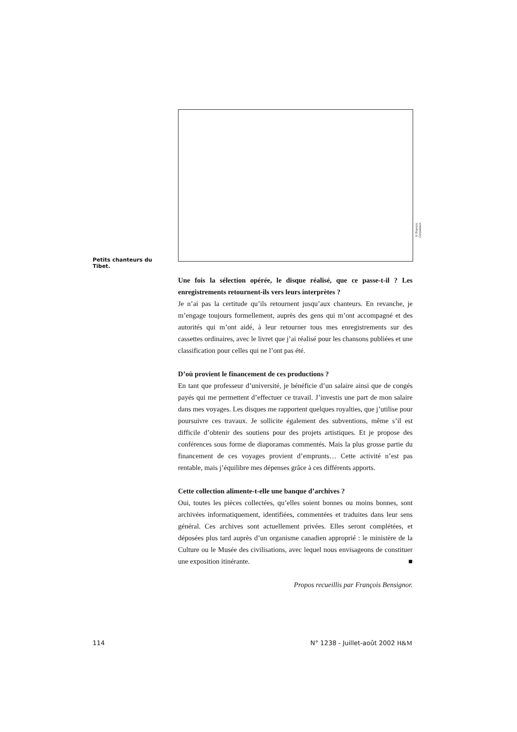© Francis Corpataux.
Petits chanteurs du Tibet.
Une fois la sélection opérée, le disque réalisé, que ce passe-t-il ? Les enregistrements retournent-ils vers leurs interprètes ?
Je n’ai pas la certitude qu’ils retournent jusqu’aux chanteurs. En revanche, je m’engage toujours formellement, auprès des gens qui m’ont accompagné et des autorités qui m’ont aidé, à leur retourner tous mes enregistrements sur des cassettes ordinaires, avec le livret que j’ai réalisé pour les chansons publiées et une classification pour celles qui ne l’ont pas été.
D’où provient le financement de ces productions ?
En tant que professeur d’université, je bénéficie d’un salaire ainsi que de congés payés qui me permettent d’effectuer ce travail. J’investis une part de mon salaire dans mes voyages. Les disques me rapportent quelques royalties, que j’utilise pour poursuivre ces travaux. Je sollicite également des subventions, même s’il est difficile d’obtenir des soutiens pour des projets artistiques. Et je propose des conférences sous forme de diaporamas commentés. Mais la plus grosse partie du financement de ces voyages provient d’emprunts… Cette activité n’est pas rentable, mais j’équilibre mes dépenses grâce à ces différents apports.
Cette collection alimente-t-elle une banque d’archives ?
Oui, toutes les pièces collectées, qu’elles soient bonnes ou moins bonnes, sont archivées informatiquement, identifiées, commentées et traduites dans leur sens général. Ces archives sont actuellement privées. Elles seront complétées, et déposées plus tard auprès d’un organisme canadien approprié : le ministère de la Culture ou le Musée des civilisations, avec lequel nous envisageons de constituer une exposition itinérante. ■
Propos recueillis par François Bensignor.
114 N° 1238 - Juillet-août 2002 H&M